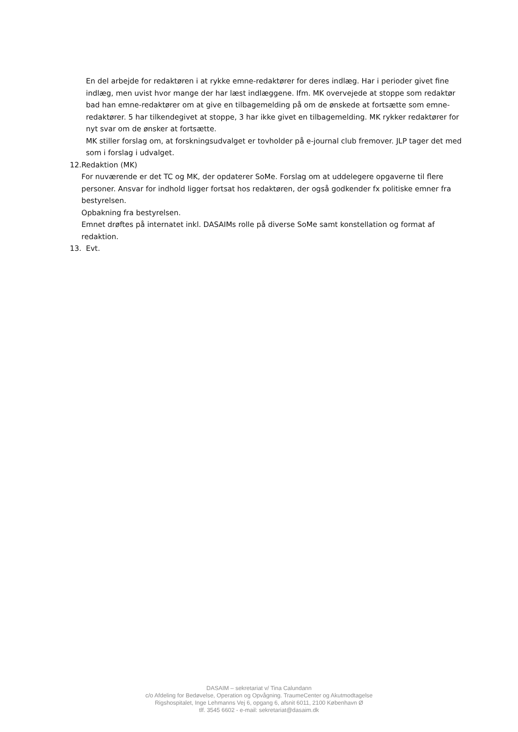En del arbejde for redaktøren i at rykke emne-redaktører for deres indlæg. Har i perioder givet fine indlæg, men uvist hvor mange der har læst indlæggene. Ifm. MK overvejede at stoppe som redaktør bad han emne-redaktører om at give en tilbagemelding på om de ønskede at fortsætte som emne-redaktører. 5 har tilkendegivet at stoppe, 3 har ikke givet en tilbagemelding. MK rykker redaktører for nyt svar om de ønsker at fortsætte.
MK stiller forslag om, at forskningsudvalget er tovholder på e-journal club fremover. JLP tager det med som i forslag i udvalget.
12. Redaktion (MK)
For nuværende er det TC og MK, der opdaterer SoMe. Forslag om at uddelegere opgaverne til flere personer. Ansvar for indhold ligger fortsat hos redaktøren, der også godkender fx politiske emner fra bestyrelsen.
Opbakning fra bestyrelsen.
Emnet drøftes på internatet inkl. DASAIMs rolle på diverse SoMe samt konstellation og format af redaktion.
13. Evt.
DASAIM – sekretariat v/ Tina Calundann
c/o Afdeling for Bedøvelse, Operation og Opvågning. TraumeCenter og Akutmodtagelse
Rigshospitalet, Inge Lehmanns Vej 6, opgang 6, afsnit 6011, 2100 København Ø
tlf. 3545 6602 - e-mail: sekretariat@dasaim.dk